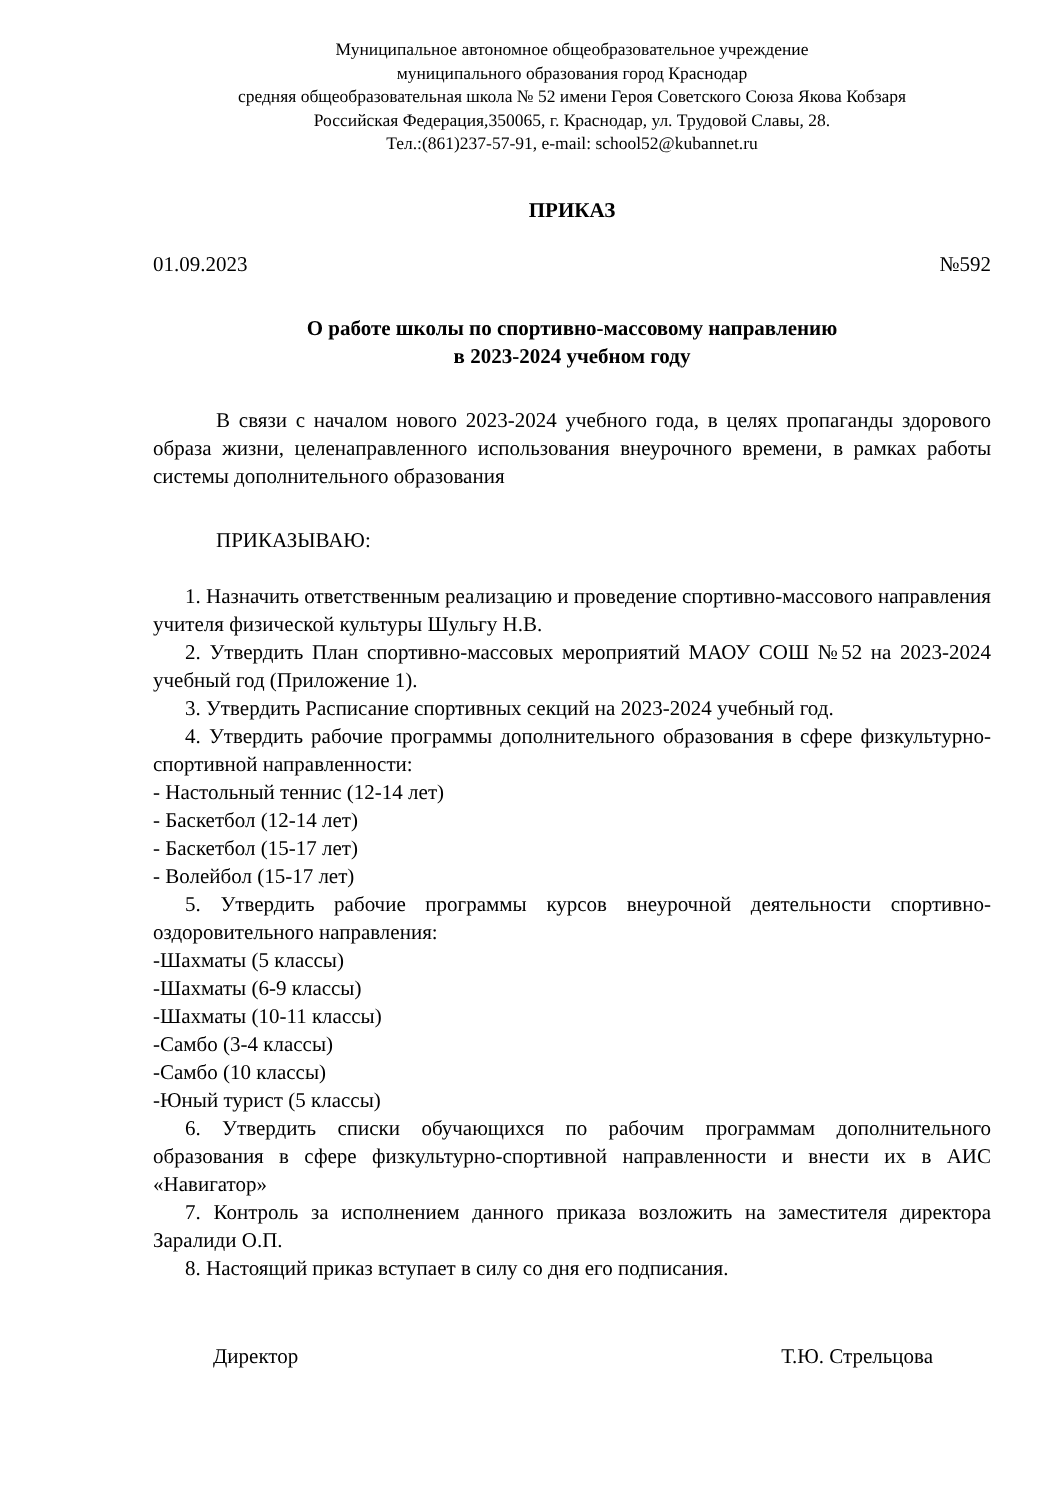Муниципальное автономное общеобразовательное учреждение
муниципального образования город Краснодар
средняя общеобразовательная школа № 52 имени Героя Советского Союза Якова Кобзаря
Российская Федерация,350065, г. Краснодар, ул. Трудовой Славы, 28.
Тел.:(861)237-57-91, e-mail: school52@kubannet.ru
ПРИКАЗ
01.09.2023 №592
О работе школы по спортивно-массовому направлению
в 2023-2024 учебном году
В связи с началом нового 2023-2024 учебного года, в целях пропаганды здорового образа жизни, целенаправленного использования внеурочного времени, в рамках работы системы дополнительного образования
ПРИКАЗЫВАЮ:
1. Назначить ответственным реализацию и проведение спортивно-массового направления учителя физической культуры Шульгу Н.В.
2. Утвердить План спортивно-массовых мероприятий МАОУ СОШ №52 на 2023-2024 учебный год (Приложение 1).
3. Утвердить Расписание спортивных секций на 2023-2024 учебный год.
4. Утвердить рабочие программы дополнительного образования в сфере физкультурно-спортивной направленности:
- Настольный теннис (12-14 лет)
- Баскетбол (12-14 лет)
- Баскетбол (15-17 лет)
- Волейбол (15-17 лет)
5. Утвердить рабочие программы курсов внеурочной деятельности спортивно-оздоровительного направления:
-Шахматы (5 классы)
-Шахматы (6-9 классы)
-Шахматы (10-11 классы)
-Самбо (3-4 классы)
-Самбо (10 классы)
-Юный турист (5 классы)
6. Утвердить списки обучающихся по рабочим программам дополнительного образования в сфере физкультурно-спортивной направленности и внести их в АИС «Навигатор»
7. Контроль за исполнением данного приказа возложить на заместителя директора Заралиди О.П.
8. Настоящий приказ вступает в силу со дня его подписания.
Директор Т.Ю. Стрельцова